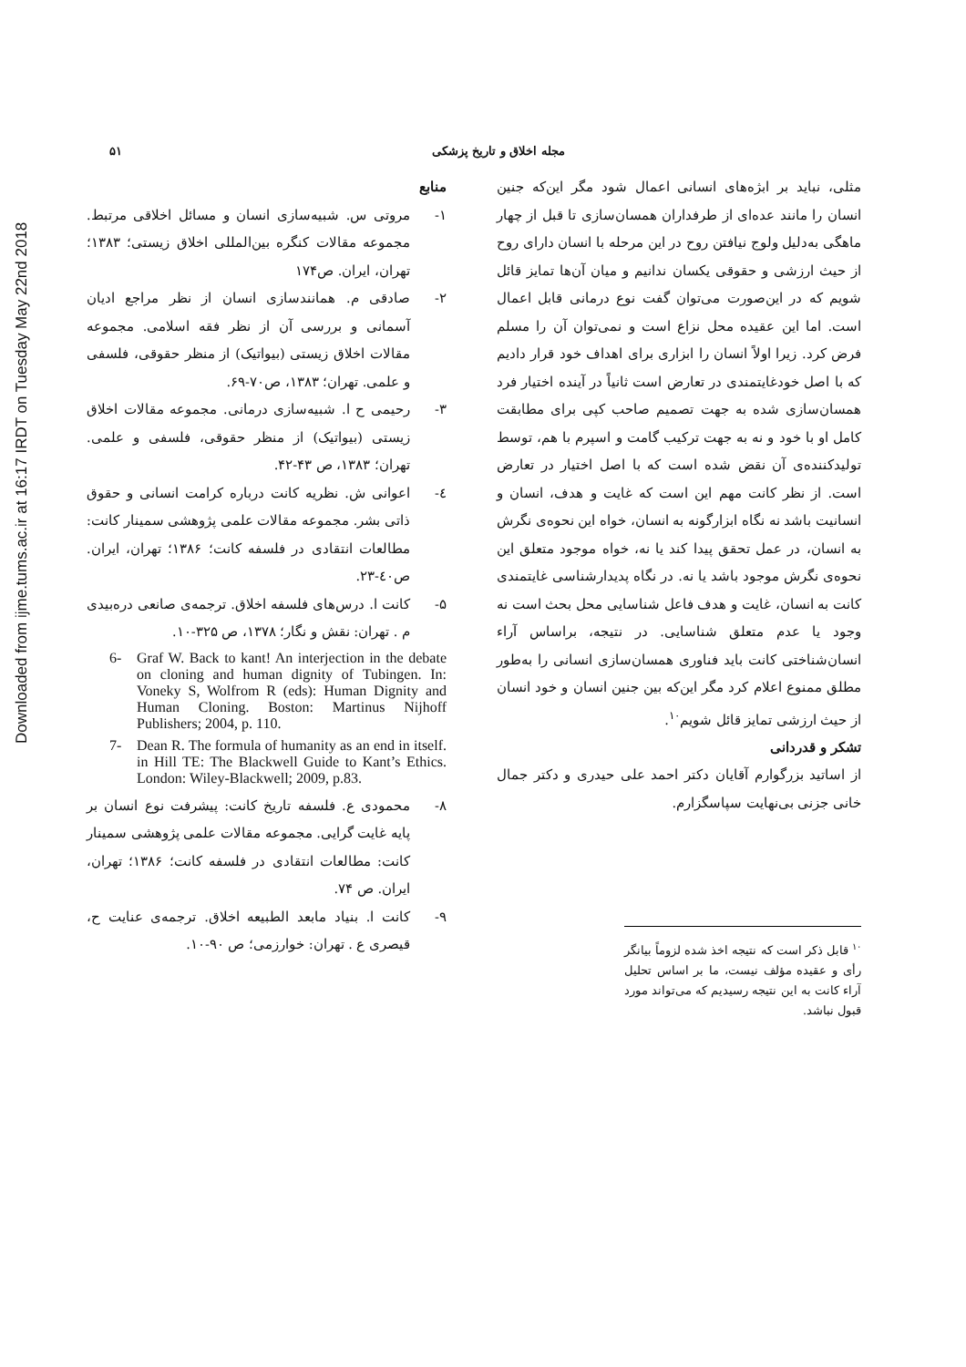Downloaded from ijme.tums.ac.ir at 16:17 IRDT on Tuesday May 22nd 2018
مجله اخلاق و تاریخ پزشکی ۵۱
مثلی، نباید بر ابژه‌های انسانی اعمال شود مگر این‌که جنین انسان را مانند عده‌ای از طرفداران همسان‌سازی تا قبل از چهار ماهگی به‌دلیل ولوج نیافتن روح در این مرحله با انسان دارای روح از حیث ارزشی و حقوقی یکسان ندانیم و میان آن‌ها تمایز قائل شویم که در این‌صورت می‌توان گفت نوع درمانی قابل اعمال است. اما این عقیده محل نزاع است و نمی‌توان آن را مسلم فرض کرد. زیرا اولاً انسان را ابزاری برای اهداف خود قرار دادیم که با اصل خودغایتمندی در تعارض است ثانیاً در آینده اختیار فرد همسان‌سازی شده به جهت تصمیم صاحب کپی برای مطابقت کامل او با خود و نه به جهت ترکیب گامت و اسپرم با هم، توسط تولیدکننده‌ی آن نقض شده است که با اصل اختیار در تعارض است. از نظر کانت مهم این است که غایت و هدف، انسان و انسانیت باشد نه نگاه ابزارگونه به انسان، خواه این نحوه‌ی نگرش به انسان، در عمل تحقق پیدا کند یا نه، خواه موجود متعلق این نحوه‌ی نگرش موجود باشد یا نه. در نگاه پدیدارشناسی غایتمندی کانت به انسان، غایت و هدف فاعل شناسایی محل بحث است نه وجود یا عدم متعلق شناسایی. در نتیجه، براساس آراء انسان‌شناختی کانت باید فناوری همسان‌سازی انسانی را به‌طور مطلق ممنوع اعلام کرد مگر این‌که بین جنین انسان و خود انسان از حیث ارزشی تمایز قائل شویم<sup>۱۰</sup>.
تشکر و قدردانی
از اساتید بزرگوارم آقایان دکتر احمد علی حیدری و دکتر جمال خانی جزنی بی‌نهایت سپاسگزارم.
<sup>۱۰</sup> قابل ذکر است که نتیجه اخذ شده لزوماً بیانگر رأی و عقیده مؤلف نیست، ما بر اساس تحلیل آراء کانت به این نتیجه رسیدیم که می‌تواند مورد قبول نباشد.
منابع
۱- مروتی س. شبیه‌سازی انسان و مسائل اخلاقی مرتبط. مجموعه مقالات کنگره بین‌المللی اخلاق زیستی؛ ۱۳۸۳؛ تهران، ایران. ص۱۷۴
۲- صادقی م. همانندسازی انسان از نظر مراجع ادیان آسمانی و بررسی آن از نظر فقه اسلامی. مجموعه مقالات اخلاق زیستی (بیواتیک) از منظر حقوقی، فلسفی و علمی. تهران؛ ۱۳۸۳، ص۷۰-۶۹.
۳- رحیمی ح ا. شبیه‌سازی درمانی. مجموعه مقالات اخلاق زیستی (بیواتیک) از منظر حقوقی، فلسفی و علمی. تهران؛ ۱۳۸۳، ص ۴۳-۴۲.
٤- اعوانی ش. نظریه کانت درباره کرامت انسانی و حقوق ذاتی بشر. مجموعه مقالات علمی پژوهشی سمینار کانت: مطالعات انتقادی در فلسفه کانت؛ ۱۳۸۶؛ تهران، ایران. ص٤۰-۲۳.
۵- کانت ا. درس‌های فلسفه اخلاق. ترجمه‌ی صانعی دره‌بیدی م . تهران: نقش و نگار؛ ۱۳۷۸، ص ۳۲۵-۱۰.
6- Graf W. Back to kant! An interjection in the debate on cloning and human dignity of Tubingen. In: Voneky S, Wolfrom R (eds): Human Dignity and Human Cloning. Boston: Martinus Nijhoff Publishers; 2004, p. 110.
7- Dean R. The formula of humanity as an end in itself. in Hill TE: The Blackwell Guide to Kant’s Ethics. London: Wiley-Blackwell; 2009, p.83.
۸- محمودی ع. فلسفه تاریخ کانت: پیشرفت نوع انسان بر پایه غایت گرایی. مجموعه مقالات علمی پژوهشی سمینار کانت: مطالعات انتقادی در فلسفه کانت؛ ۱۳۸۶؛ تهران، ایران. ص ۷۴.
۹- کانت ا. بنیاد مابعد الطبیعه اخلاق. ترجمه‌ی عنایت ح، قیصری ع . تهران: خوارزمی؛ ص ۹۰-۱۰.